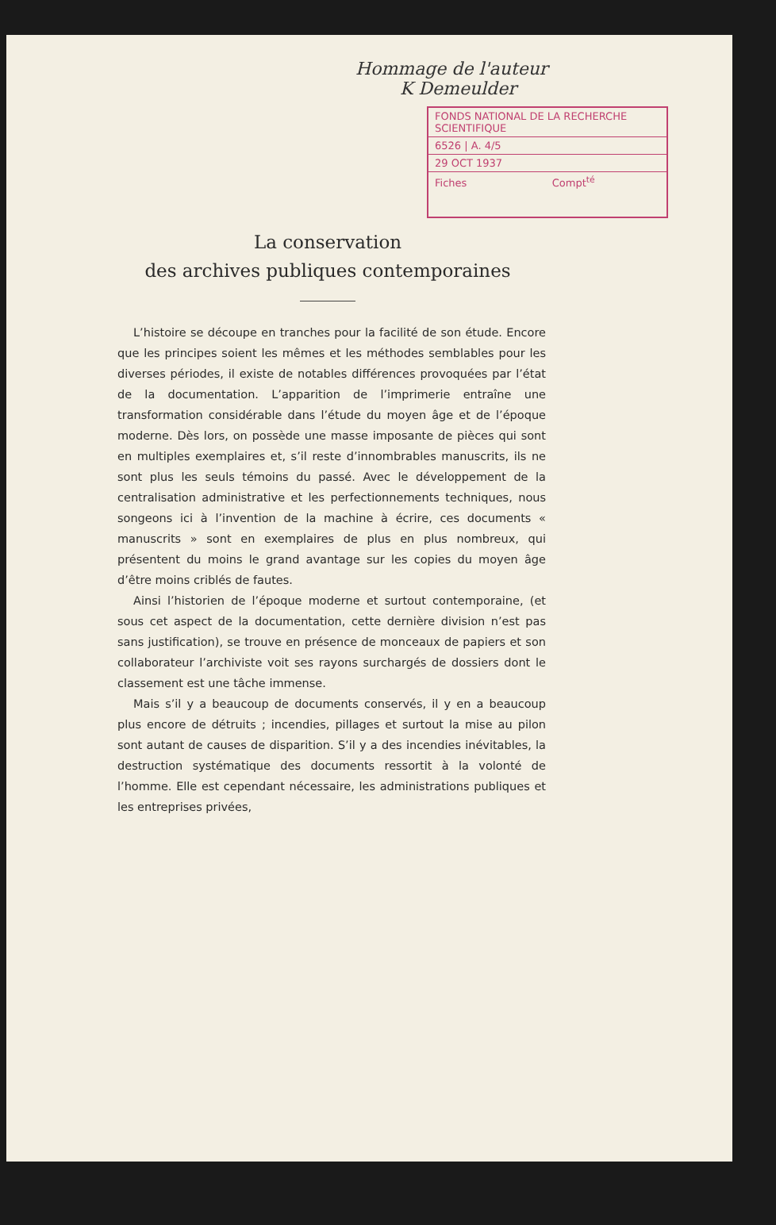Hommage de l'auteur
K Demeulder
FONDS NATIONAL DE LA RECHERCHE SCIENTIFIQUE
6526 | A. 4/5
29 OCT 1937
Fiches Compt<sup>té</sup>
La conservation
des archives publiques contemporaines
L’histoire se découpe en tranches pour la facilité de son étude. Encore que les principes soient les mêmes et les méthodes semblables pour les diverses périodes, il existe de notables différences provoquées par l’état de la documentation. L’apparition de l’imprimerie entraîne une transformation considérable dans l’étude du moyen âge et de l’époque moderne. Dès lors, on possède une masse imposante de pièces qui sont en multiples exemplaires et, s’il reste d’innombrables manuscrits, ils ne sont plus les seuls témoins du passé. Avec le développement de la centralisation administrative et les perfectionnements techniques, nous songeons ici à l’invention de la machine à écrire, ces documents « manuscrits » sont en exemplaires de plus en plus nombreux, qui présentent du moins le grand avantage sur les copies du moyen âge d’être moins criblés de fautes.
Ainsi l’historien de l’époque moderne et surtout contemporaine, (et sous cet aspect de la documentation, cette dernière division n’est pas sans justification), se trouve en présence de monceaux de papiers et son collaborateur l’archiviste voit ses rayons surchargés de dossiers dont le classement est une tâche immense.
Mais s’il y a beaucoup de documents conservés, il y en a beaucoup plus encore de détruits ; incendies, pillages et surtout la mise au pilon sont autant de causes de disparition. S’il y a des incendies inévitables, la destruction systématique des documents ressortit à la volonté de l’homme. Elle est cependant nécessaire, les administrations publiques et les entreprises privées,